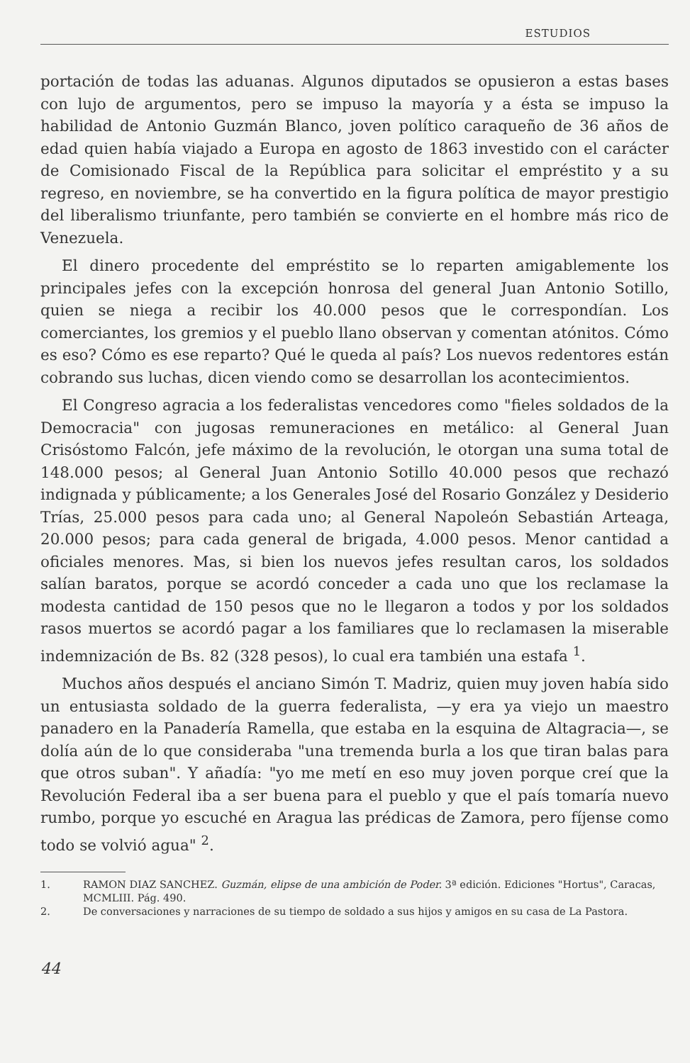ESTUDIOS
portación de todas las aduanas. Algunos diputados se opusieron a estas bases con lujo de argumentos, pero se impuso la mayoría y a ésta se impuso la habilidad de Antonio Guzmán Blanco, joven político caraqueño de 36 años de edad quien había viajado a Europa en agosto de 1863 investido con el carácter de Comisionado Fiscal de la República para solicitar el empréstito y a su regreso, en noviembre, se ha convertido en la figura política de mayor prestigio del liberalismo triunfante, pero también se convierte en el hombre más rico de Venezuela.
El dinero procedente del empréstito se lo reparten amigablemente los principales jefes con la excepción honrosa del general Juan Antonio Sotillo, quien se niega a recibir los 40.000 pesos que le correspondían. Los comerciantes, los gremios y el pueblo llano observan y comentan atónitos. Cómo es eso? Cómo es ese reparto? Qué le queda al país? Los nuevos redentores están cobrando sus luchas, dicen viendo como se desarrollan los acontecimientos.
El Congreso agracia a los federalistas vencedores como "fieles soldados de la Democracia" con jugosas remuneraciones en metálico: al General Juan Crisóstomo Falcón, jefe máximo de la revolución, le otorgan una suma total de 148.000 pesos; al General Juan Antonio Sotillo 40.000 pesos que rechazó indignada y públicamente; a los Generales José del Rosario González y Desiderio Trías, 25.000 pesos para cada uno; al General Napoleón Sebastián Arteaga, 20.000 pesos; para cada general de brigada, 4.000 pesos. Menor cantidad a oficiales menores. Mas, si bien los nuevos jefes resultan caros, los soldados salían baratos, porque se acordó conceder a cada uno que los reclamase la modesta cantidad de 150 pesos que no le llegaron a todos y por los soldados rasos muertos se acordó pagar a los familiares que lo reclamasen la miserable indemnización de Bs. 82 (328 pesos), lo cual era también una estafa <sup>1</sup>.
Muchos años después el anciano Simón T. Madriz, quien muy joven había sido un entusiasta soldado de la guerra federalista, —y era ya viejo un maestro panadero en la Panadería Ramella, que estaba en la esquina de Altagracia—, se dolía aún de lo que consideraba "una tremenda burla a los que tiran balas para que otros suban". Y añadía: "yo me metí en eso muy joven porque creí que la Revolución Federal iba a ser buena para el pueblo y que el país tomaría nuevo rumbo, porque yo escuché en Aragua las prédicas de Zamora, pero fíjense como todo se volvió agua" <sup>2</sup>.
1. RAMON DIAZ SANCHEZ. Guzmán, elipse de una ambición de Poder. 3ª edición. Ediciones "Hortus", Caracas, MCMLIII. Pág. 490.
2. De conversaciones y narraciones de su tiempo de soldado a sus hijos y amigos en su casa de La Pastora.
44